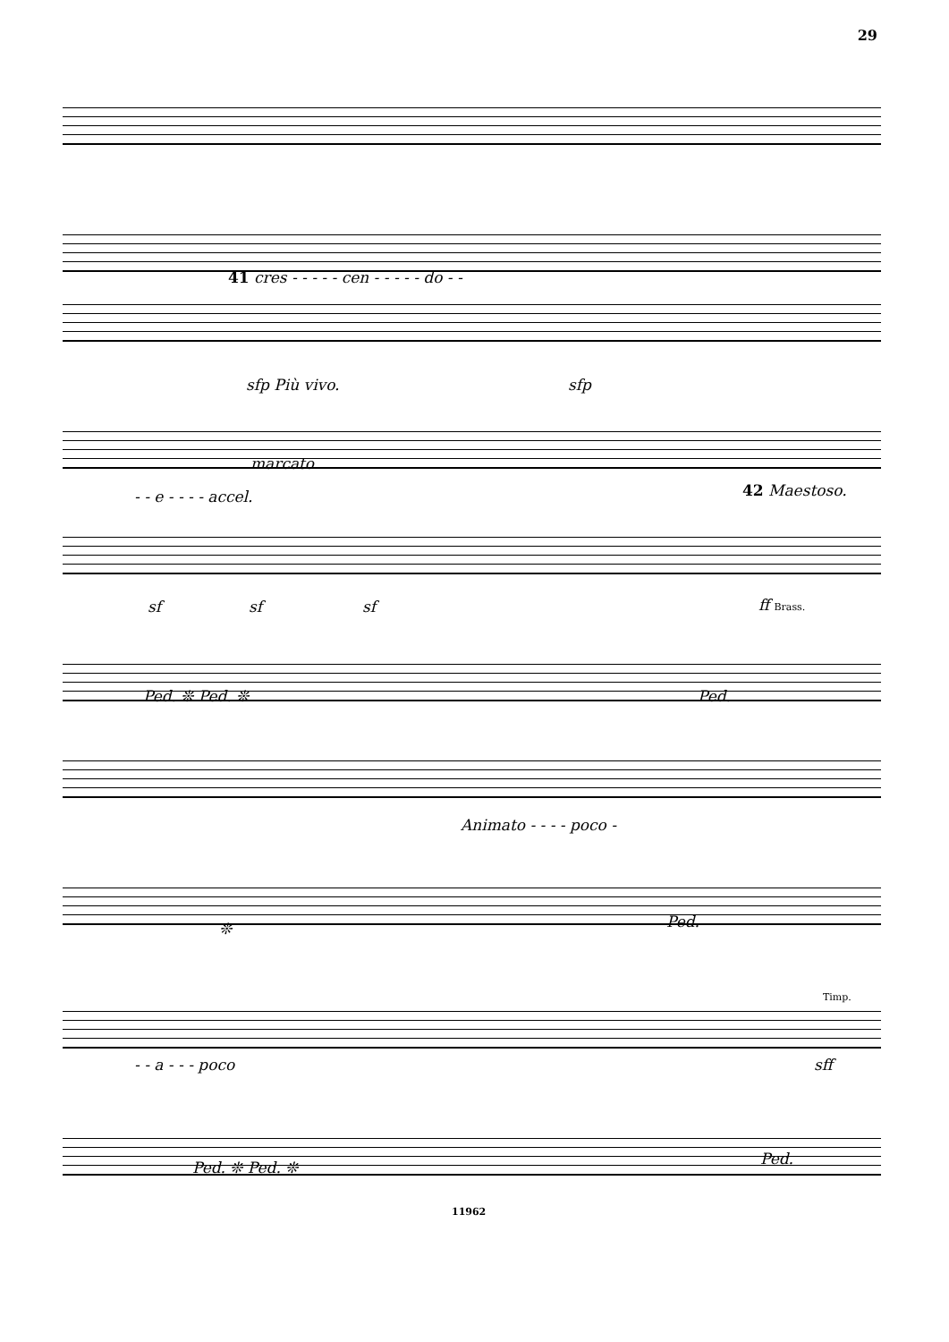29
41 cres - - - - - cen - - - - - do - -
sfp Più vivo. sfp
marcato
- - e - - - - accel. 42 Maestoso.
sf sf sf ff Brass.
Ped. ❊ Ped. ❊ Ped.
Animato - - - - poco -
❊ Ped.
Timp.
- - a - - - poco sff
Ped. ❊ Ped. ❊ Ped.
11962